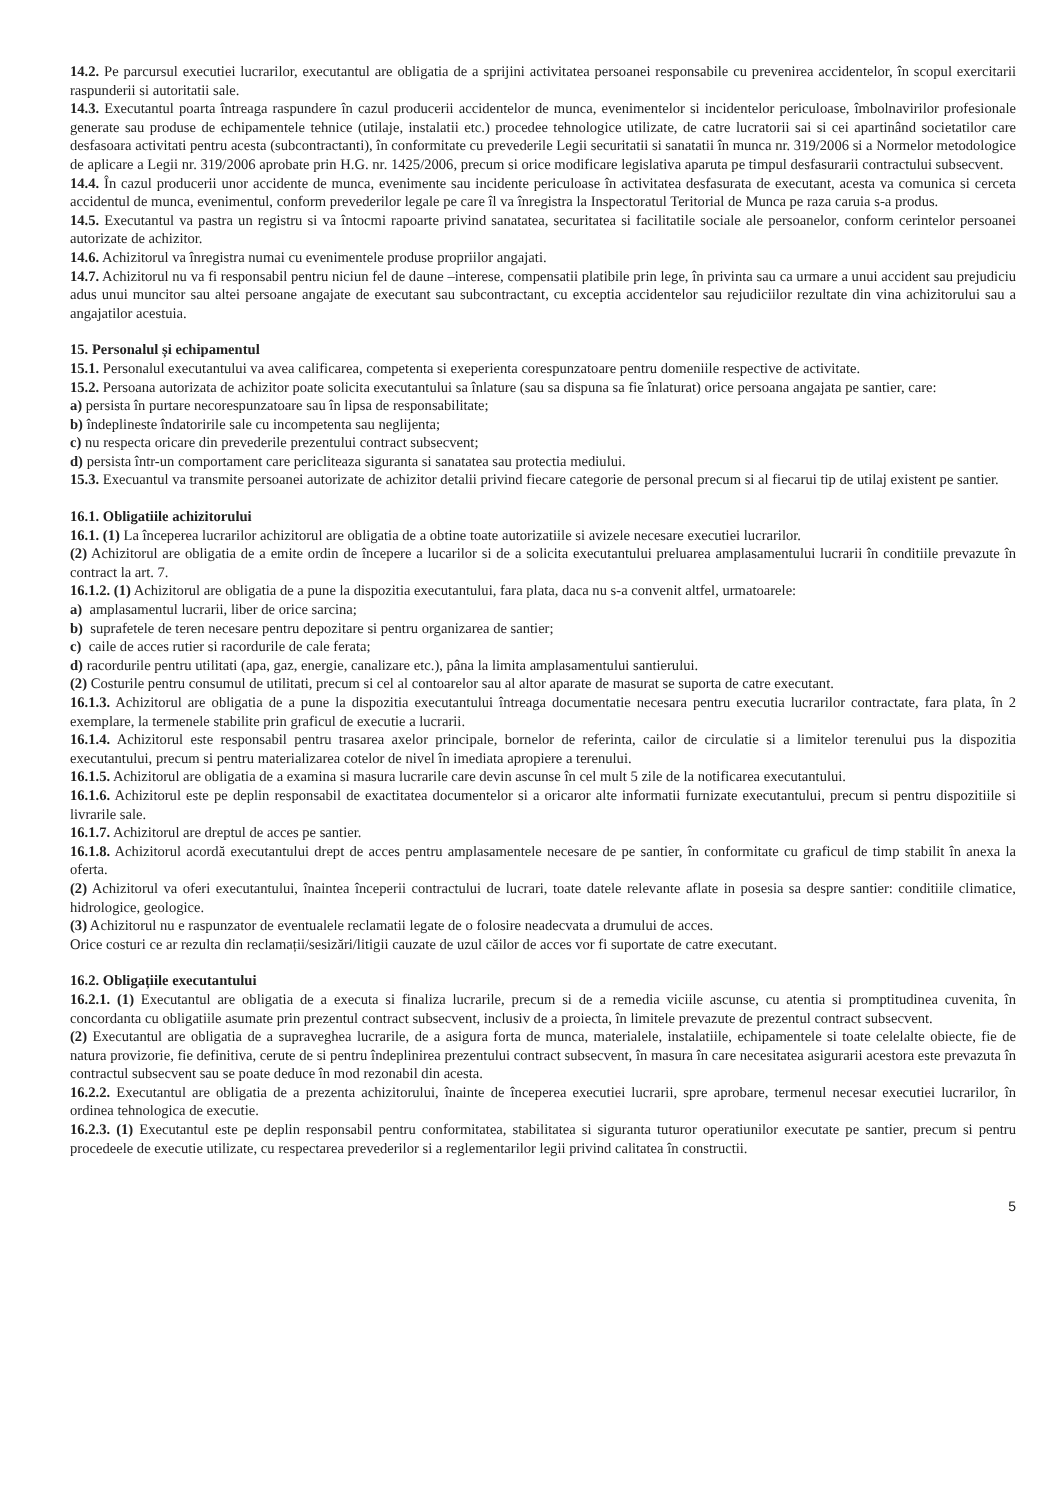14.2. Pe parcursul executiei lucrarilor, executantul are obligatia de a sprijini activitatea persoanei responsabile cu prevenirea accidentelor, în scopul exercitarii raspunderii si autoritatii sale.
14.3. Executantul poarta întreaga raspundere în cazul producerii accidentelor de munca, evenimentelor si incidentelor periculoase, îmbolnavirilor profesionale generate sau produse de echipamentele tehnice (utilaje, instalatii etc.) procedee tehnologice utilizate, de catre lucratorii sai si cei apartinând societatilor care desfasoara activitati pentru acesta (subcontractanti), în conformitate cu prevederile Legii securitatii si sanatatii în munca nr. 319/2006 si a Normelor metodologice de aplicare a Legii nr. 319/2006 aprobate prin H.G. nr. 1425/2006, precum si orice modificare legislativa aparuta pe timpul desfasurarii contractului subsecvent.
14.4. În cazul producerii unor accidente de munca, evenimente sau incidente periculoase în activitatea desfasurata de executant, acesta va comunica si cerceta accidentul de munca, evenimentul, conform prevederilor legale pe care îl va înregistra la Inspectoratul Teritorial de Munca pe raza caruia s-a produs.
14.5. Executantul va pastra un registru si va întocmi rapoarte privind sanatatea, securitatea si facilitatile sociale ale persoanelor, conform cerintelor persoanei autorizate de achizitor.
14.6. Achizitorul va înregistra numai cu evenimentele produse propriilor angajati.
14.7. Achizitorul nu va fi responsabil pentru niciun fel de daune –interese, compensatii platibile prin lege, în privinta sau ca urmare a unui accident sau prejudiciu adus unui muncitor sau altei persoane angajate de executant sau subcontractant, cu exceptia accidentelor sau rejudiciilor rezultate din vina achizitorului sau a angajatilor acestuia.
15. Personalul și echipamentul
15.1. Personalul executantului va avea calificarea, competenta si exeperienta corespunzatoare pentru domeniile respective de activitate.
15.2. Persoana autorizata de achizitor poate solicita executantului sa înlature (sau sa dispuna sa fie înlaturat) orice persoana angajata pe santier, care:
a) persista în purtare necorespunzatoare sau în lipsa de responsabilitate;
b) îndeplineste îndatoririle sale cu incompetenta sau neglijenta;
c) nu respecta oricare din prevederile prezentului contract subsecvent;
d) persista într-un comportament care pericliteaza siguranta si sanatatea sau protectia mediului.
15.3. Execuantul va transmite persoanei autorizate de achizitor detalii privind fiecare categorie de personal precum si al fiecarui tip de utilaj existent pe santier.
16.1. Obligatiile achizitorului
16.1. (1) La începerea lucrarilor achizitorul are obligatia de a obtine toate autorizatiile si avizele necesare executiei lucrarilor.
(2) Achizitorul are obligatia de a emite ordin de începere a lucarilor si de a solicita executantului preluarea amplasamentului lucrarii în conditiile prevazute în contract la art. 7.
16.1.2. (1) Achizitorul are obligatia de a pune la dispozitia executantului, fara plata, daca nu s-a convenit altfel, urmatoarele:
a) amplasamentul lucrarii, liber de orice sarcina;
b) suprafetele de teren necesare pentru depozitare si pentru organizarea de santier;
c) caile de acces rutier si racordurile de cale ferata;
d) racordurile pentru utilitati (apa, gaz, energie, canalizare etc.), pâna la limita amplasamentului santierului.
(2) Costurile pentru consumul de utilitati, precum si cel al contoarelor sau al altor aparate de masurat se suporta de catre executant.
16.1.3. Achizitorul are obligatia de a pune la dispozitia executantului întreaga documentatie necesara pentru executia lucrarilor contractate, fara plata, în 2 exemplare, la termenele stabilite prin graficul de executie a lucrarii.
16.1.4. Achizitorul este responsabil pentru trasarea axelor principale, bornelor de referinta, cailor de circulatie si a limitelor terenului pus la dispozitia executantului, precum si pentru materializarea cotelor de nivel în imediata apropiere a terenului.
16.1.5. Achizitorul are obligatia de a examina si masura lucrarile care devin ascunse în cel mult 5 zile de la notificarea executantului.
16.1.6. Achizitorul este pe deplin responsabil de exactitatea documentelor si a oricaror alte informatii furnizate executantului, precum si pentru dispozitiile si livrarile sale.
16.1.7. Achizitorul are dreptul de acces pe santier.
16.1.8. Achizitorul acordă executantului drept de acces pentru amplasamentele necesare de pe santier, în conformitate cu graficul de timp stabilit în anexa la oferta.
(2) Achizitorul va oferi executantului, înaintea începerii contractului de lucrari, toate datele relevante aflate in posesia sa despre santier: conditiile climatice, hidrologice, geologice.
(3) Achizitorul nu e raspunzator de eventualele reclamatii legate de o folosire neadecvata a drumului de acces.
Orice costuri ce ar rezulta din reclamații/sesizări/litigii cauzate de uzul căilor de acces vor fi suportate de catre executant.
16.2. Obligațiile executantului
16.2.1. (1) Executantul are obligatia de a executa si finaliza lucrarile, precum si de a remedia viciile ascunse, cu atentia si promptitudinea cuvenita, în concordanta cu obligatiile asumate prin prezentul contract subsecvent, inclusiv de a proiecta, în limitele prevazute de prezentul contract subsecvent.
(2) Executantul are obligatia de a supraveghea lucrarile, de a asigura forta de munca, materialele, instalatiile, echipamentele si toate celelalte obiecte, fie de natura provizorie, fie definitiva, cerute de si pentru îndeplinirea prezentului contract subsecvent, în masura în care necesitatea asigurarii acestora este prevazuta în contractul subsecvent sau se poate deduce în mod rezonabil din acesta.
16.2.2. Executantul are obligatia de a prezenta achizitorului, înainte de începerea executiei lucrarii, spre aprobare, termenul necesar executiei lucrarilor, în ordinea tehnologica de executie.
16.2.3. (1) Executantul este pe deplin responsabil pentru conformitatea, stabilitatea si siguranta tuturor operatiunilor executate pe santier, precum si pentru procedeele de executie utilizate, cu respectarea prevederilor si a reglementarilor legii privind calitatea în constructii.
5